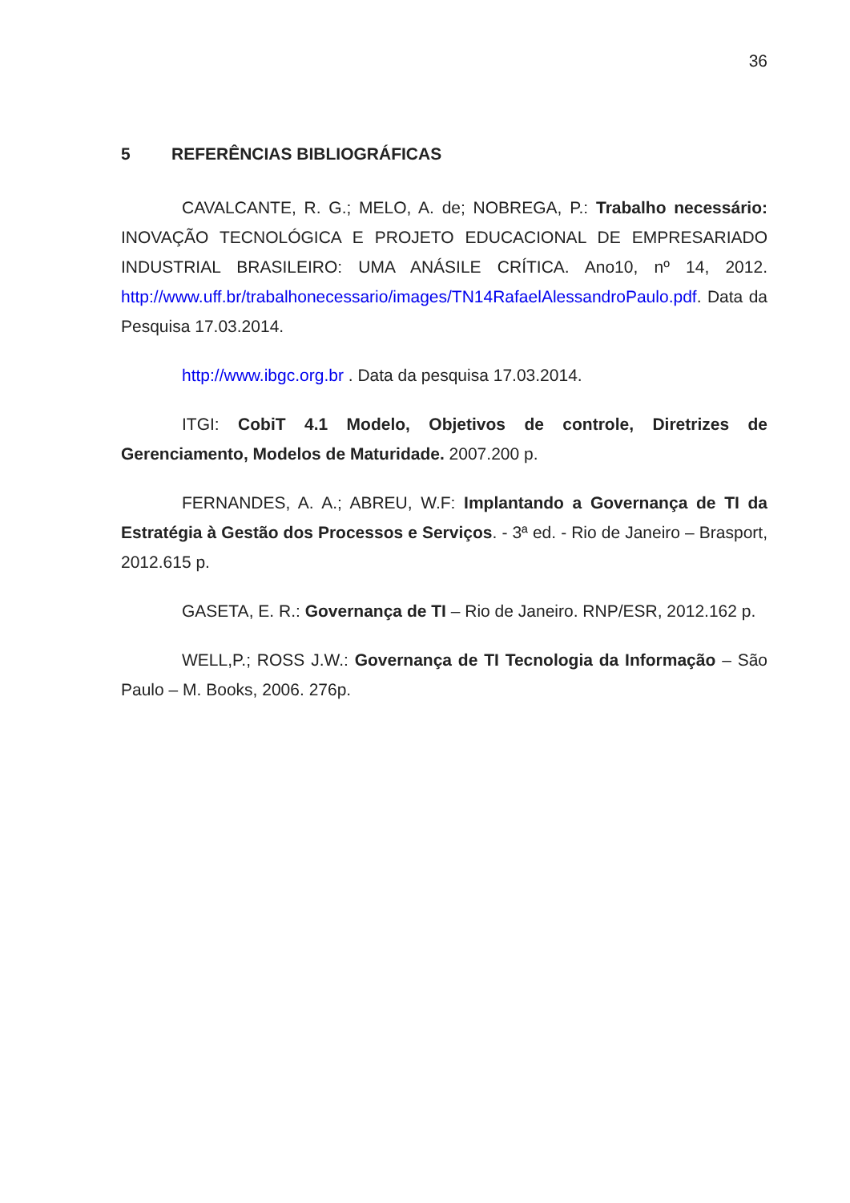36
5 REFERÊNCIAS BIBLIOGRÁFICAS
CAVALCANTE, R. G.; MELO, A. de; NOBREGA, P.: Trabalho necessário: INOVAÇÃO TECNOLÓGICA E PROJETO EDUCACIONAL DE EMPRESARIADO INDUSTRIAL BRASILEIRO: UMA ANÁSILE CRÍTICA. Ano10, nº 14, 2012. http://www.uff.br/trabalhonecessario/images/TN14RafaelAlessandroPaulo.pdf. Data da Pesquisa 17.03.2014.
http://www.ibgc.org.br . Data da pesquisa 17.03.2014.
ITGI: CobiT 4.1 Modelo, Objetivos de controle, Diretrizes de Gerenciamento, Modelos de Maturidade. 2007.200 p.
FERNANDES, A. A.; ABREU, W.F: Implantando a Governança de TI da Estratégia à Gestão dos Processos e Serviços. - 3ª ed. - Rio de Janeiro – Brasport, 2012.615 p.
GASETA, E. R.: Governança de TI – Rio de Janeiro. RNP/ESR, 2012.162 p.
WELL,P.; ROSS J.W.: Governança de TI Tecnologia da Informação – São Paulo – M. Books, 2006. 276p.